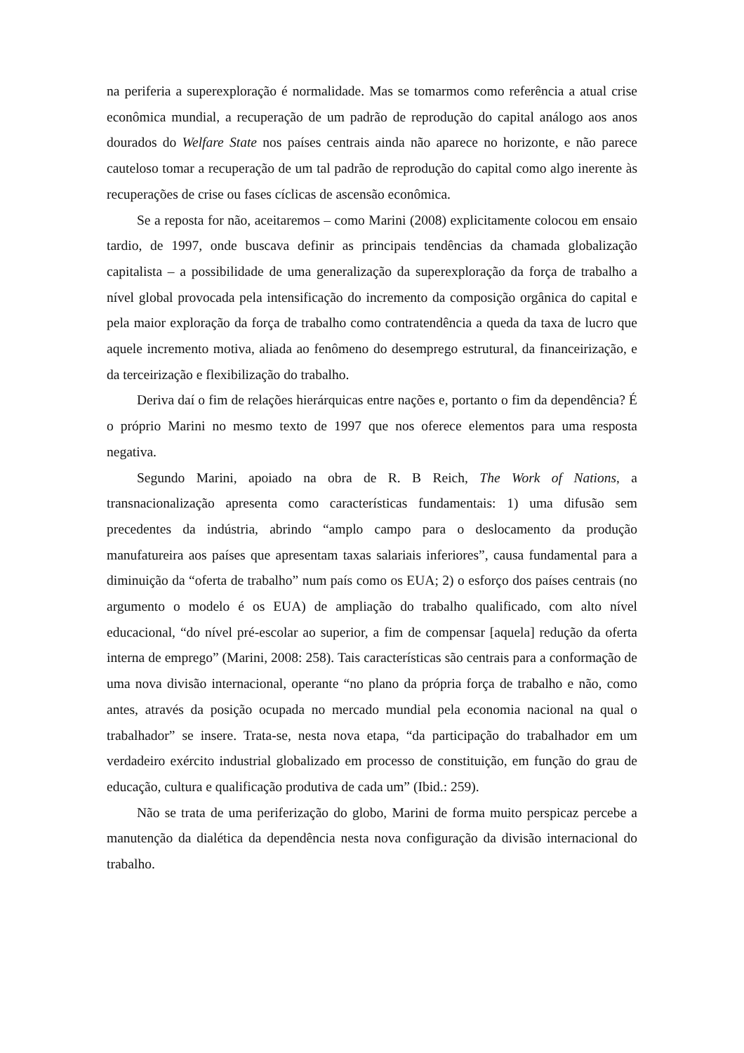na periferia a superexploração é normalidade. Mas se tomarmos como referência a atual crise econômica mundial, a recuperação de um padrão de reprodução do capital análogo aos anos dourados do Welfare State nos países centrais ainda não aparece no horizonte, e não parece cauteloso tomar a recuperação de um tal padrão de reprodução do capital como algo inerente às recuperações de crise ou fases cíclicas de ascensão econômica.
Se a reposta for não, aceitaremos – como Marini (2008) explicitamente colocou em ensaio tardio, de 1997, onde buscava definir as principais tendências da chamada globalização capitalista – a possibilidade de uma generalização da superexploração da força de trabalho a nível global provocada pela intensificação do incremento da composição orgânica do capital e pela maior exploração da força de trabalho como contratendência a queda da taxa de lucro que aquele incremento motiva, aliada ao fenômeno do desemprego estrutural, da financeirização, e da terceirização e flexibilização do trabalho.
Deriva daí o fim de relações hierárquicas entre nações e, portanto o fim da dependência? É o próprio Marini no mesmo texto de 1997 que nos oferece elementos para uma resposta negativa.
Segundo Marini, apoiado na obra de R. B Reich, The Work of Nations, a transnacionalização apresenta como características fundamentais: 1) uma difusão sem precedentes da indústria, abrindo “amplo campo para o deslocamento da produção manufatureira aos países que apresentam taxas salariais inferiores”, causa fundamental para a diminuição da “oferta de trabalho” num país como os EUA; 2) o esforço dos países centrais (no argumento o modelo é os EUA) de ampliação do trabalho qualificado, com alto nível educacional, “do nível pré-escolar ao superior, a fim de compensar [aquela] redução da oferta interna de emprego” (Marini, 2008: 258). Tais características são centrais para a conformação de uma nova divisão internacional, operante “no plano da própria força de trabalho e não, como antes, através da posição ocupada no mercado mundial pela economia nacional na qual o trabalhador” se insere. Trata-se, nesta nova etapa, “da participação do trabalhador em um verdadeiro exército industrial globalizado em processo de constituição, em função do grau de educação, cultura e qualificação produtiva de cada um” (Ibid.: 259).
Não se trata de uma periferização do globo, Marini de forma muito perspicaz percebe a manutenção da dialética da dependência nesta nova configuração da divisão internacional do trabalho.